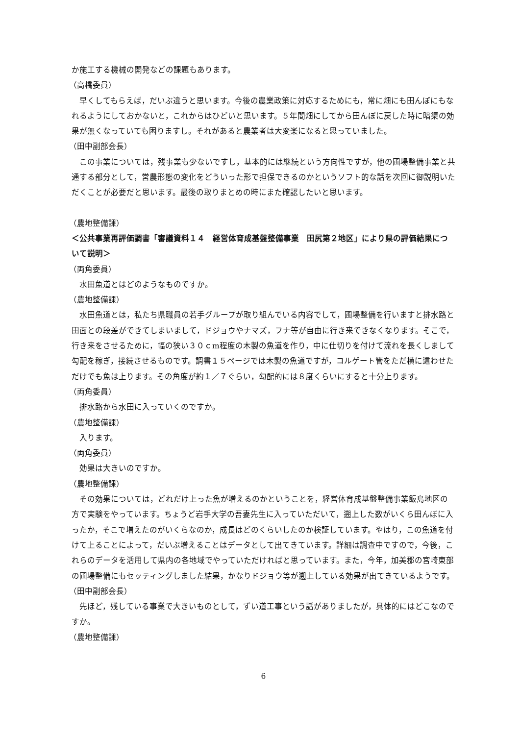か施工する機械の開発などの課題もあります。
（高橋委員）
早くしてもらえば，だいぶ違うと思います。今後の農業政策に対応するためにも，常に畑にも田んぼにもなれるようにしておかないと，これからはひどいと思います。５年間畑にしてから田んぼに戻した時に暗渠の効果が無くなっていても困りますし。それがあると農業者は大変楽になると思っていました。
（田中副部会長）
この事業については，残事業も少ないですし，基本的には継続という方向性ですが，他の圃場整備事業と共通する部分として，営農形態の変化をどういった形で担保できるのかというソフト的な話を次回に御説明いただくことが必要だと思います。最後の取りまとめの時にまた確認したいと思います。
（農地整備課）
＜公共事業再評価調書「審議資料１４　経営体育成基盤整備事業　田尻第２地区」により県の評価結果について説明＞
（両角委員）
水田魚道とはどのようなものですか。
（農地整備課）
水田魚道とは，私たち県職員の若手グループが取り組んでいる内容でして，圃場整備を行いますと排水路と田面との段差ができてしまいまして，ドジョウやナマズ，フナ等が自由に行き来できなくなります。そこで，行き来をさせるために，幅の狭い３０ｃm程度の木製の魚道を作り，中に仕切りを付けて流れを長くしまして勾配を稼ぎ，接続させるものです。調書１５ページでは木製の魚道ですが，コルゲート管をただ横に這わせただけでも魚は上ります。その角度が約１／７ぐらい，勾配的には８度くらいにすると十分上ります。
（両角委員）
排水路から水田に入っていくのですか。
（農地整備課）
入ります。
（両角委員）
効果は大きいのですか。
（農地整備課）
その効果については，どれだけ上った魚が増えるのかということを，経営体育成基盤整備事業飯島地区の方で実験をやっています。ちょうど岩手大学の吾妻先生に入っていただいて，遡上した数がいくら田んぼに入ったか，そこで増えたのがいくらなのか，成長はどのくらいしたのか検証しています。やはり，この魚道を付けて上ることによって，だいぶ増えることはデータとして出てきています。詳細は調査中ですので，今後，これらのデータを活用して県内の各地域でやっていただければと思っています。また，今年，加美郡の宮崎東部の圃場整備にもセッティングしました結果，かなりドジョウ等が遡上している効果が出てきているようです。
（田中副部会長）
先ほど，残している事業で大きいものとして，ずい道工事という話がありましたが，具体的にはどこなのですか。
（農地整備課）
6